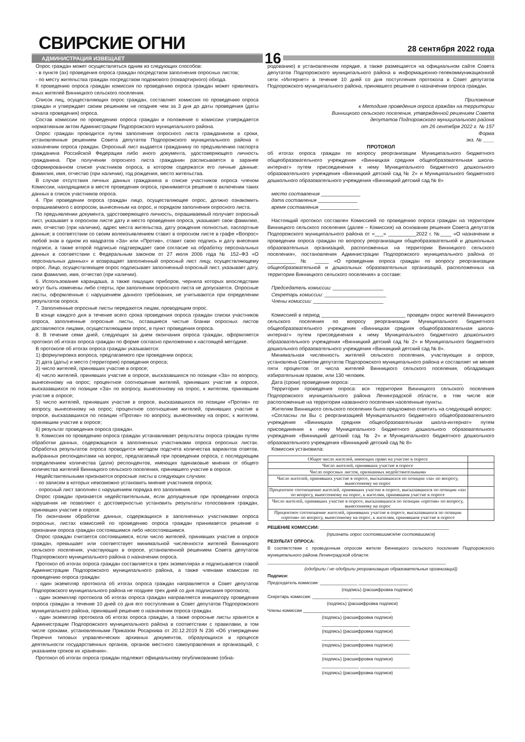СВИРСКИЕ ОГНИ
28 сентября 2022 года
АДМИНИСТРАЦИЯ ИЗВЕЩАЕТ
16
Опрос граждан может осуществляться одним из следующих способов:
- в пункте (ах) проведения опроса граждан посредством заполнения опросных листов;
- по месту жительства граждан посредством подомового (поквартирного) обхода.
К проведению опроса граждан комиссия по проведению опроса граждан может привлекать иных жителей Винницкого сельского поселения.
Список лиц, осуществляющих опрос граждан, составляет комиссия по проведению опроса граждан и утверждает своим решением не позднее чем за 3 дня до даты проведения (даты начала проведения) опроса.
Состав комиссии по проведению опроса граждан и положение о комиссии утверждается нормативным актом Администрации Подпорожского муниципального района.
Опрос граждан проводится путем заполнения опросного листа гражданином в сроки, установленные решением Совета депутатов Подпорожского муниципального района о назначении опроса граждан. Опросный лист выдается гражданину по предъявлению паспорта гражданина Российской Федерации либо иного документа, удостоверяющего личность гражданина. При получении опросного листа гражданин расписывается в заранее сформированном списке участников опроса, в котором содержатся его личные данные: фамилия, имя, отчество (при наличии), год рождения, место жительства.
В случае отсутствия личных данных гражданина в списке участников опроса членом Комиссии, находящимся в месте проведения опроса, принимается решение о включении таких данных в список участников опроса.
4. При проведении опроса граждан лицо, осуществляющее опрос, должно ознакомить опрашиваемого с вопросом, вынесенным на опрос, и порядком заполнения опросного листа.
По предъявлении документа, удостоверяющего личность, опрашиваемый получает опросный лист, указывает в опросном листе дату и место проведения опроса, указывает свои фамилию, имя, отчество (при наличии), адрес места жительства, дату рождения полностью, паспортные данные; в соответствии со своим волеизъявлением ставит в опросном листе в графе «Вопрос» любой знак в одном из квадратов «За» или «Против», ставит свою подпись и дату внесения подписи, а также второй подписью подтверждает свое согласие на обработку персональных данных в соответствии с Федеральным законом от 27 июля 2006 года № 152–ФЗ «О персональных данных» и возвращает заполненный опросный лист лицу, осуществляющему опрос. Лицо, осуществляющее опрос подписывает заполненный опросный лист, указывает дату, свои фамилию, имя, отчество (при наличии).
6. Использование карандаша, а также пишущих приборов, чернила которых впоследствии могут быть изменены либо стерты, при заполнении опросного листа не допускается. Опросные листы, оформленные с нарушением данного требования, не учитываются при определении результатов опроса.
7. Заполненные опросные листы передаются лицам, проводящим опрос.
В конце каждого дня в течение всего срока проведения опроса граждан списки участников опроса, заполненные опросные листы, оставшиеся чистые бланки опросных листов доставляются лицами, осуществляющими опрос, в пункт проведения опроса.
8. В течение семи дней, следующих за днем окончания опроса граждан, оформляется протокол об итогах опроса граждан по форме согласно приложению к настоящей методике.
В протоколе об итогах опроса граждан указываются:
1) формулировка вопроса, предлагаемого при проведении опроса;
2) дата (даты) и место (территория) проведения опроса;
3) число жителей, принявших участие в опросе;
4) число жителей, принявших участие в опросе, высказавшихся по позиции «За» по вопросу, вынесенному на опрос; процентное соотношение жителей, принявших участие в опросе, высказавшихся по позиции «За» по вопросу, вынесенному на опрос, к жителям, принявшим участие в опросе;
5) число жителей, принявших участие в опросе, высказавшихся по позиции «Против» по вопросу, вынесенному на опрос; процентное соотношение жителей, принявших участие в опросе, высказавшихся по позиции «Против» по вопросу, вынесенному на опрос, к жителям, принявшим участие в опросе;
6) результат проведения опроса граждан.
9. Комиссия по проведению опроса граждан устанавливает результаты опроса граждан путем обработки данных, содержащихся в заполненных участниками опроса опросных листах. Обработка результатов опроса проводится методом подсчета количества вариантов ответов, выбранных респондентами на вопрос, предлагаемый при проведении опроса, с последующим определением количества (доли) респондентов, имеющих одинаковые мнения от общего количества жителей Винницкого сельского поселения, принявшего участие в опросе.
Недействительными признаются опросные листы в следующих случаях:
- по записям в которых невозможно установить мнение участников опроса;
- опросный лист заполнен с нарушением порядка его заполнения.
Опрос граждан признается недействительным, если допущенные при проведении опроса нарушения не позволяют с достоверностью установить результаты голосования граждан, принявших участие в опросе.
По окончании обработки данных, содержащихся в заполненных участниками опроса опросных, листах комиссией по проведению опроса граждан принимается решение о признании опроса граждан состоявшимся либо несостоявшимся.
Опрос граждан считается состоявшимся, если число жителей, принявших участие в опросе граждан, превышает или соответствует минимальной численности жителей Винницкого сельского поселения, участвующих в опросе, установленной решением Совета депутатов Подпорожского муниципального района о назначении опроса.
Протокол об итогах опроса граждан составляется в трех экземплярах и подписывается главой Администрации Подпорожского муниципального района, а также членами комиссии по проведению опроса граждан:
- один экземпляр протокола об итогах опроса граждан направляется в Совет депутатов Подпорожского муниципального района не позднее трех дней со дня подписания протокола;
- один экземпляр протокола об итогах опроса граждан направляется инициатору проведения опроса граждан в течение 10 дней со дня его поступления в Совет депутатов Подпорожского муниципального района, принявший решение о назначении опроса граждан.
- один экземпляр протокола об итогах опроса граждан, а также опросные листы хранятся в Администрации Подпорожского муниципального района в соответствии с правилами, в том числе сроками, установленными Приказом Росархива от 20.12.2019 N 236 «Об утверждении Перечня типовых управленческих архивных документов, образующихся в процессе деятельности государственных органов, органов местного самоуправления и организаций, с указанием сроков их хранения».
Протокол об итогах опроса граждан подлежит официальному опубликованию (обна-
родованию) в установленном порядке, а также размещается на официальном сайте Совета депутатов Подпорожского муниципального района в информационно-телекоммуникационной сети «Интернет» в течение 10 дней со дня поступления протокола в Совет депутатов Подпорожского муниципального района, принявшего решение о назначении опроса граждан.
Приложение
к Методике проведения опроса граждан на территории
Винницкого сельского поселения, утвержденной решением Совета
депутатов Подпорожского муниципального района
от 26 сентября 2022 г. № 157
Форма
экз. № ____
ПРОТОКОЛ
об итогах опроса граждан по вопросу реорганизации Муниципального бюджетного общеобразовательного учреждения «Винницкая средняя общеобразовательная школа-интернат» путем присоединения к нему Муниципального бюджетного дошкольного образовательного учреждения «Винницкий детский сад № 2» и Муниципального бюджетного дошкольного образовательного учреждения «Винницкий детский сад № 8»
место составления ______________
дата составления ______________
время составления ______________
Настоящий протокол составлен Комиссией по проведению опроса граждан на территории Винницкого сельского поселения (далее – Комиссия) на основании решения Совета депутатов Подпорожского муниципального района от «___» __________2022 г. №____ «О назначении и проведении опроса граждан по вопросу реорганизации общеобразовательной и дошкольных образовательных организаций, расположенных на территории Винницкого сельского поселения», постановления Администрации Подпорожского муниципального района от __________ № _____ «О проведении опроса граждан по вопросу реорганизации общеобразовательной и дошкольных образовательных организаций, расположенных на территории Винницкого сельского поселения» в составе:
Председатель комиссии: __________________
Секретарь комиссии: ______________________
Члены комиссии: _________________________
Комиссией в период ______________________________ проведен опрос жителей Винницкого сельского поселения по вопросу реорганизации Муниципального бюджетного общеобразовательного учреждения «Винницкая средняя общеобразовательная школа-интернат» путем присоединения к нему Муниципального бюджетного дошкольного образовательного учреждения «Винницкий детский сад № 2» и Муниципального бюджетного дошкольного образовательного учреждения «Винницкий детский сад № 8».
Минимальная численность жителей сельского поселения, участвующих в опросе, установлена Советом депутатов Подпорожского муниципального района и составляет не менее пяти процентов от числа жителей Винницкого сельского поселения, обладающих избирательным правом, или 130 человек.
Дата (сроки) проведения опроса: ________________________________________
Территория проведения опроса: вся территория Винницкого сельского поселения Подпорожского муниципального района Ленинградской области, в том числе все расположенные на территории названного поселения населенные пункты.
Жителям Винницкого сельского поселения было предложено ответить на следующий вопрос:
«Согласны ли Вы с реорганизацией Муниципального бюджетного общеобразовательного учреждения «Винницкая средняя общеобразовательная школа-интернат» путем присоединения к нему Муниципального бюджетного дошкольного образовательного учреждения «Винницкий детский сад № 2» и Муниципального бюджетного дошкольного образовательного учреждения «Винницкий детский сад № 8»
Комиссия установила:
| Общее число жителей, имеющих право на участие в опросе | |
| Число жителей, принявших участие в опросе | |
| Число опросных листов, признанных недействительными | |
| Число жителей, принявших участие в опросе, высказавшихся по позиции «за» по вопросу, вынесенному на опрос | |
| Процентное соотношение жителей, принявших участие в опросе, высказавшихся по позиции «за» по вопросу, вынесенному на опрос, к жителям, принявшим участие в опросе | |
| Число жителей, принявших участие в опросе, высказавшихся по позиции «против» по вопросу, вынесенному на опрос | |
| Процентное соотношение жителей, принявших участие в опросе, высказавшихся по позиции «против» по вопросу, вынесенному на опрос, к жителям, принявшим участие в опросе | |
РЕШЕНИЕ КОМИССИИ: ____________________________________________________
(признать опрос состоявшимся/не состоявшимся)
РЕЗУЛЬТАТ ОПРОСА:
В соответствии с проведенным опросом жители Винницкого сельского поселения Подпорожского муниципального района Ленинградской области:
________________________________________________________________________
(одобрили / не одобрили реорганизацию образовательных организаций)
Подписи:
Председатель комиссии: _______________ ____________________
(подпись) (расшифровка подписи)
Секретарь комиссии: _______________ ____________________
(подпись) (расшифровка подписи)
Члены комиссии _______________ ____________________
(подпись) (расшифровка подписи)
_______________ ____________________
(подпись) (расшифровка подписи)
_______________ ____________________
(подпись) (расшифровка подписи)
_______________ ____________________
(подпись) (расшифровка подписи)
_______________ ____________________
(подпись) (расшифровка подписи)